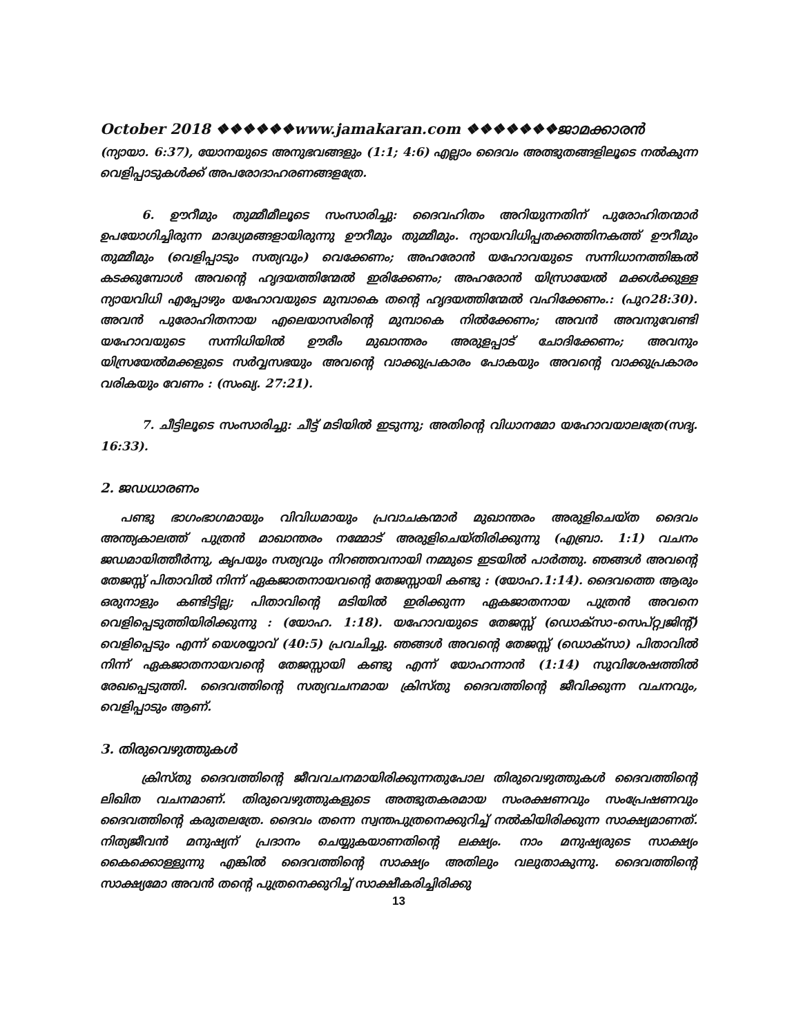October 2018 ❖❖❖❖❖❖www.jamakaran.com ❖❖❖❖❖❖❖ജാമക്കാരൻ
(ന്യായാ. 6:37), യോനയുടെ അനുഭവങ്ങളും (1:1; 4:6) എല്ലാം ദൈവം അത്ഭുതങ്ങളിലൂടെ നൽകുന്ന വെളിപ്പാടുകൾക്ക് അപരോദാഹരണങ്ങളത്രേ.
6. ഊറീമും തുമ്മീമീലൂടെ സംസാരിച്ചു: ദൈവഹിതം അറിയുന്നതിന് പുരോഹിതന്മാർ ഉപയോഗിച്ചിരുന്ന മാദ്ധ്യമങ്ങളായിരുന്നു ഊറീമും തുമ്മീമും. ന്യായവിധിപ്പതക്കത്തിനകത്ത് ഊറീമും തുമ്മീമും (വെളിപ്പാടും സത്യവും) വെക്കേണം; അഹരോൻ യഹോവയുടെ സന്നിധാനത്തിങ്കൽ കടക്കുമ്പോൾ അവന്റെ ഹൃദയത്തിന്മേൽ ഇരിക്കേണം; അഹരോൻ യിസ്രായേൽ മക്കൾക്കുള്ള ന്യായവിധി എപ്പോഴും യഹോവയുടെ മുമ്പാകെ തന്റെ ഹൃദയത്തിന്മേൽ വഹിക്കേണം.: (പുറ28:30). അവൻ പുരോഹിതനായ എലെയാസരിന്റെ മുമ്പാകെ നിൽക്കേണം; അവൻ അവനുവേണ്ടി യഹോവയുടെ സന്നിധിയിൽ ഊരീം മുഖാന്തരം അരുളപ്പാട് ചോദിക്കേണം; അവനും യിസ്രയേൽമക്കളുടെ സർവ്വസഭയും അവന്റെ വാക്കുപ്രകാരം പോകയും അവന്റെ വാക്കുപ്രകാരം വരികയും വേണം : (സംഖ്യ. 27:21).
7. ചീട്ടിലൂടെ സംസാരിച്ചു: ചീട്ട് മടിയിൽ ഇടുന്നു; അതിന്റെ വിധാനമോ യഹോവയാലത്രേ(സദൃ. 16:33).
2. ജഡധാരണം
പണ്ടു ഭാഗംഭാഗമായും വിവിധമായും പ്രവാചകന്മാർ മുഖാന്തരം അരുളിചെയ്ത ദൈവം അന്ത്യകാലത്ത് പുത്രൻ മാഖാന്തരം നമ്മോട് അരുളിചെയ്തിരിക്കുന്നു (എബ്രാ. 1:1) വചനം ജഡമായിത്തീർന്നു, കൃപയും സത്യവും നിറഞ്ഞവനായി നമ്മുടെ ഇടയിൽ പാർത്തു. ഞങ്ങൾ അവന്റെ തേജസ്സ് പിതാവിൽ നിന്ന് ഏകജാതനായവന്റെ തേജസ്സായി കണ്ടു : (യോഹ.1:14). ദൈവത്തെ ആരും ഒരുനാളും കണ്ടിട്ടില്ല; പിതാവിന്റെ മടിയിൽ ഇരിക്കുന്ന ഏകജാതനായ പുത്രൻ അവനെ വെളിപ്പെടുത്തിയിരിക്കുന്നു : (യോഹ. 1:18). യഹോവയുടെ തേജസ്സ് (ഡൊക്സാ-സെപ്റ്റ്വജിന്റ്) വെളിപ്പെടും എന്ന് യെശയ്യാവ് (40:5) പ്രവചിച്ചു. ഞങ്ങൾ അവന്റെ തേജസ്സ് (ഡൊക്സാ) പിതാവിൽ നിന്ന് ഏകജാതനായവന്റെ തേജസ്സായി കണ്ടു എന്ന് യോഹന്നാൻ (1:14) സുവിശേഷത്തിൽ രേഖപ്പെടുത്തി. ദൈവത്തിന്റെ സത്യവചനമായ ക്രിസ്തു ദൈവത്തിന്റെ ജീവിക്കുന്ന വചനവും, വെളിപ്പാടും ആണ്.
3. തിരുവെഴുത്തുകൾ
ക്രിസ്തു ദൈവത്തിന്റെ ജീവവചനമായിരിക്കുന്നതുപോല തിരുവെഴുത്തുകൾ ദൈവത്തിന്റെ ലിഖിത വചനമാണ്. തിരുവെഴുത്തുകളുടെ അത്ഭുതകരമായ സംരക്ഷണവും സംപ്രേഷണവും ദൈവത്തിന്റെ കരുതലത്രേ. ദൈവം തന്നെ സ്വന്തപുത്രനെക്കുറിച്ച് നൽകിയിരിക്കുന്ന സാക്ഷ്യമാണത്. നിത്യജീവൻ മനുഷ്യന് പ്രദാനം ചെയ്യുകയാണതിന്റെ ലക്ഷ്യം. നാം മനുഷ്യരുടെ സാക്ഷ്യം കൈക്കൊള്ളുന്നു എങ്കിൽ ദൈവത്തിന്റെ സാക്ഷ്യം അതിലും വലുതാകുന്നു. ദൈവത്തിന്റെ സാക്ഷ്യമോ അവൻ തന്റെ പുത്രനെക്കുറിച്ച് സാക്ഷീകരിച്ചിരിക്കു
13